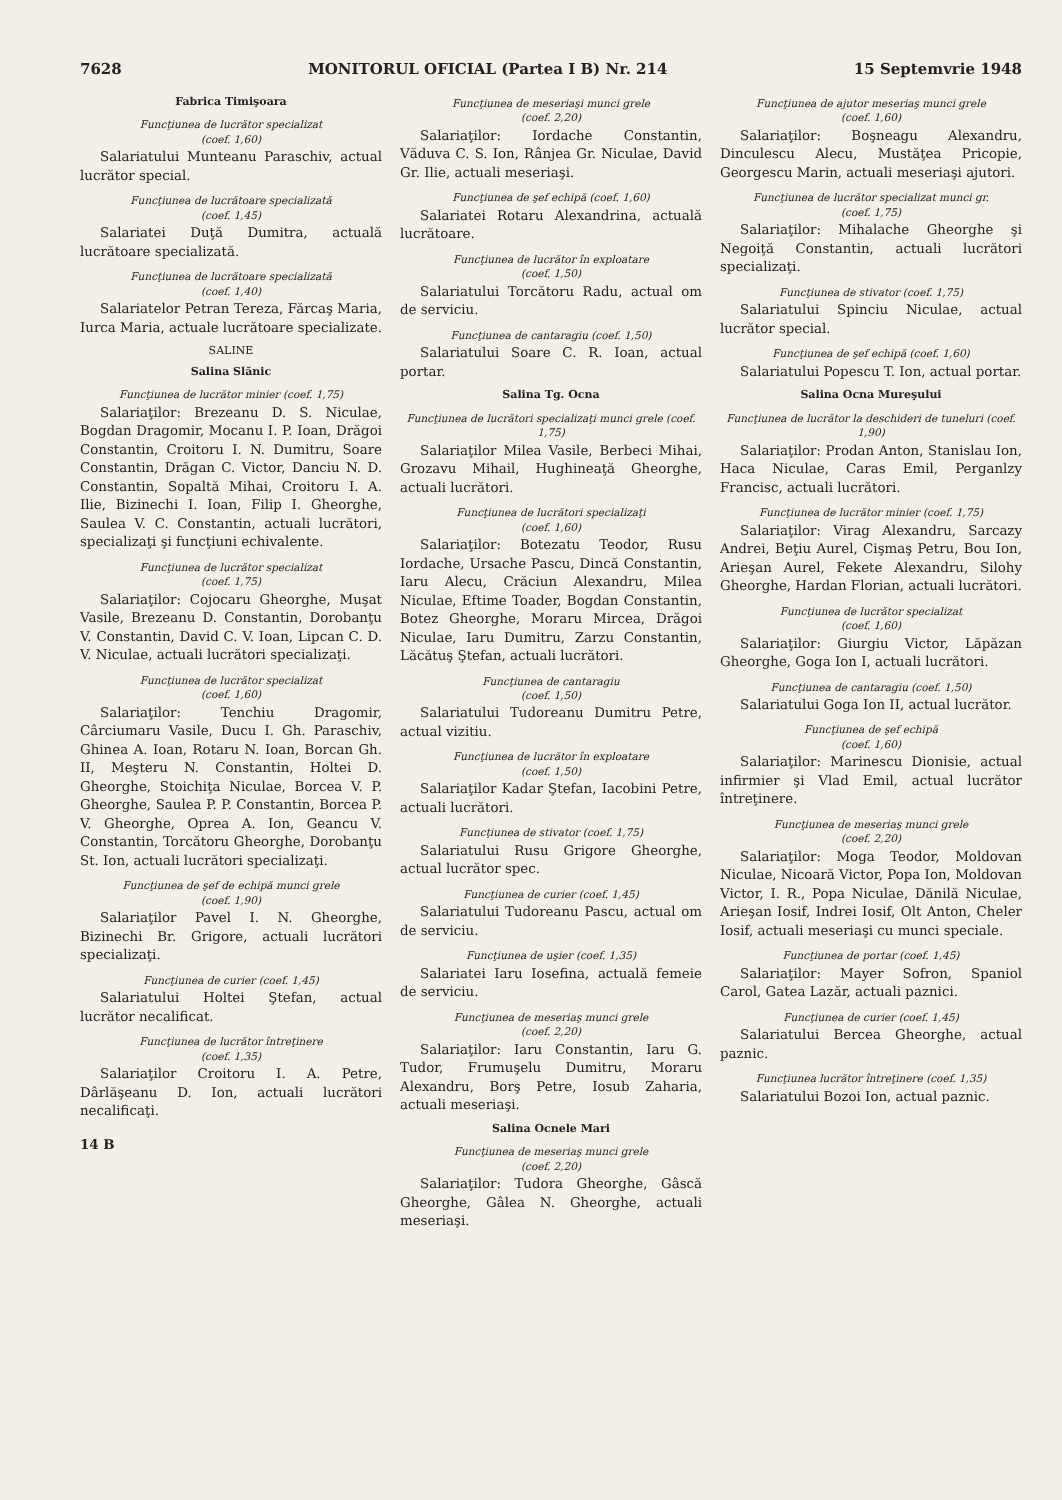7628 MONITORUL OFICIAL (Partea I B) Nr. 214 15 Septemvrie 1948
Fabrica Timişoara
Funcţiunea de lucrător specializat
(coef. 1,60)
Salariatului Munteanu Paraschiv, actual lucrător special.
Funcţiunea de lucrătoare specializată
(coef. 1,45)
Salariatei Duţă Dumitra, actuală lucrătoare specializată.
Funcţiunea de lucrătoare specializată
(coef. 1,40)
Salariatelor Petran Tereza, Fărcaş Maria, Iurca Maria, actuale lucrătoare specializate.
SALINE
Salina Slănic
Funcţiunea de lucrător minier (coef. 1,75)
Salariaţilor: Brezeanu D. S. Niculae, Bogdan Dragomir, Mocanu I. P. Ioan, Drăgoi Constantin, Croitoru I. N. Dumitru, Soare Constantin, Drăgan C. Victor, Danciu N. D. Constantin, Sopaltă Mihai, Croitoru I. A. Ilie, Bizinechi I. Ioan, Filip I. Gheorghe, Saulea V. C. Constantin, actuali lucrători, specializaţi şi funcţiuni echivalente.
Funcţiunea de lucrător specializat
(coef. 1,75)
Salariaţilor: Cojocaru Gheorghe, Muşat Vasile, Brezeanu D. Constantin, Dorobanţu V. Constantin, David C. V. Ioan, Lipcan C. D. V. Niculae, actuali lucrători specializaţi.
Funcţiunea de lucrător specializat
(coef. 1,60)
Salariaţilor: Tenchiu Dragomir, Cârciumaru Vasile, Ducu I. Gh. Paraschiv, Ghinea A. Ioan, Rotaru N. Ioan, Borcan Gh. II, Meşteru N. Constantin, Holtei D. Gheorghe, Stoichiţa Niculae, Borcea V. P. Gheorghe, Saulea P. P. Constantin, Borcea P. V. Gheorghe, Oprea A. Ion, Geancu V. Constantin, Torcătoru Gheorghe, Dorobanţu St. Ion, actuali lucrători specializaţi.
Funcţiunea de şef de echipă munci grele
(coef. 1,90)
Salariaţilor Pavel I. N. Gheorghe, Bizinechi Br. Grigore, actuali lucrători specializaţi.
Funcţiunea de curier (coef. 1,45)
Salariatului Holtei Ştefan, actual lucrător necalificat.
Funcţiunea de lucrător întreţinere
(coef. 1,35)
Salariaţilor Croitoru I. A. Petre, Dârlăşeanu D. Ion, actuali lucrători necalificaţi.
14 B
Funcţiunea de meseriaşi munci grele
(coef. 2,20)
Salariaţilor: Iordache Constantin, Văduva C. S. Ion, Rânjea Gr. Niculae, David Gr. Ilie, actuali meseriaşi.
Funcţiunea de şef echipă (coef. 1,60)
Salariatei Rotaru Alexandrina, actuală lucrătoare.
Funcţiunea de lucrător în exploatare
(coef. 1,50)
Salariatului Torcătoru Radu, actual om de serviciu.
Funcţiunea de cantaragiu (coef. 1,50)
Salariatului Soare C. R. Ioan, actual portar.
Salina Tg. Ocna
Funcţiunea de lucrători specializaţi munci grele (coef. 1,75)
Salariaţilor Milea Vasile, Berbeci Mihai, Grozavu Mihail, Hughineaţă Gheorghe, actuali lucrători.
Funcţiunea de lucrători specializaţi
(coef. 1,60)
Salariaţilor: Botezatu Teodor, Rusu Iordache, Ursache Pascu, Dincă Constantin, Iaru Alecu, Crăciun Alexandru, Milea Niculae, Eftime Toader, Bogdan Constantin, Botez Gheorghe, Moraru Mircea, Drăgoi Niculae, Iaru Dumitru, Zarzu Constantin, Lăcătuş Ştefan, actuali lucrători.
Funcţiunea de cantaragiu
(coef. 1,50)
Salariatului Tudoreanu Dumitru Petre, actual vizitiu.
Funcţiunea de lucrător în exploatare
(coef. 1,50)
Salariaţilor Kadar Ştefan, Iacobini Petre, actuali lucrători.
Funcţiunea de stivator (coef. 1,75)
Salariatului Rusu Grigore Gheorghe, actual lucrător spec.
Funcţiunea de curier (coef. 1,45)
Salariatului Tudoreanu Pascu, actual om de serviciu.
Funcţiunea de uşier (coef. 1,35)
Salariatei Iaru Iosefina, actuală femeie de serviciu.
Funcţiunea de meseriaş munci grele
(coef. 2,20)
Salariaţilor: Iaru Constantin, Iaru G. Tudor, Frumuşelu Dumitru, Moraru Alexandru, Borş Petre, Iosub Zaharia, actuali meseriaşi.
Salina Ocnele Mari
Funcţiunea de meseriaş munci grele
(coef. 2,20)
Salariaţilor: Tudora Gheorghe, Gâscă Gheorghe, Gâlea N. Gheorghe, actuali meseriaşi.
Funcţiunea de ajutor meseriaş munci grele
(coef. 1,60)
Salariaţilor: Boşneagu Alexandru, Dinculescu Alecu, Mustăţea Pricopie, Georgescu Marin, actuali meseriaşi ajutori.
Funcţiunea de lucrător specializat munci gr.
(coef. 1,75)
Salariaţilor: Mihalache Gheorghe şi Negoiţă Constantin, actuali lucrători specializaţi.
Funcţiunea de stivator (coef. 1,75)
Salariatului Spinciu Niculae, actual lucrător special.
Funcţiunea de şef echipă (coef. 1,60)
Salariatului Popescu T. Ion, actual portar.
Salina Ocna Mureşului
Funcţiunea de lucrător la deschideri de tuneluri (coef. 1,90)
Salariaţilor: Prodan Anton, Stanislau Ion, Haca Niculae, Caras Emil, Perganlzy Francisc, actuali lucrători.
Funcţiunea de lucrător minier (coef. 1,75)
Salariaţilor: Virag Alexandru, Sarcazy Andrei, Beţiu Aurel, Cişmaş Petru, Bou Ion, Arieşan Aurel, Fekete Alexandru, Silohy Gheorghe, Hardan Florian, actuali lucrători.
Funcţiunea de lucrător specializat
(coef. 1,60)
Salariaţilor: Giurgiu Victor, Lăpăzan Gheorghe, Goga Ion I, actuali lucrători.
Funcţiunea de cantaragiu (coef. 1,50)
Salariatului Goga Ion II, actual lucrător.
Funcţiunea de şef echipă
(coef. 1,60)
Salariaţilor: Marinescu Dionisie, actual infirmier şi Vlad Emil, actual lucrător întreţinere.
Funcţiunea de meseriaş munci grele
(coef. 2,20)
Salariaţilor: Moga Teodor, Moldovan Niculae, Nicoară Victor, Popa Ion, Moldovan Victor, I. R., Popa Niculae, Dănilă Niculae, Arieşan Iosif, Indrei Iosif, Olt Anton, Cheler Iosif, actuali meseriaşi cu munci speciale.
Funcţiunea de portar (coef. 1,45)
Salariaţilor: Mayer Sofron, Spaniol Carol, Gatea Lazăr, actuali paznici.
Funcţiunea de curier (coef. 1,45)
Salariatului Bercea Gheorghe, actual paznic.
Funcţiunea lucrător întreţinere (coef. 1,35)
Salariatului Bozoi Ion, actual paznic.